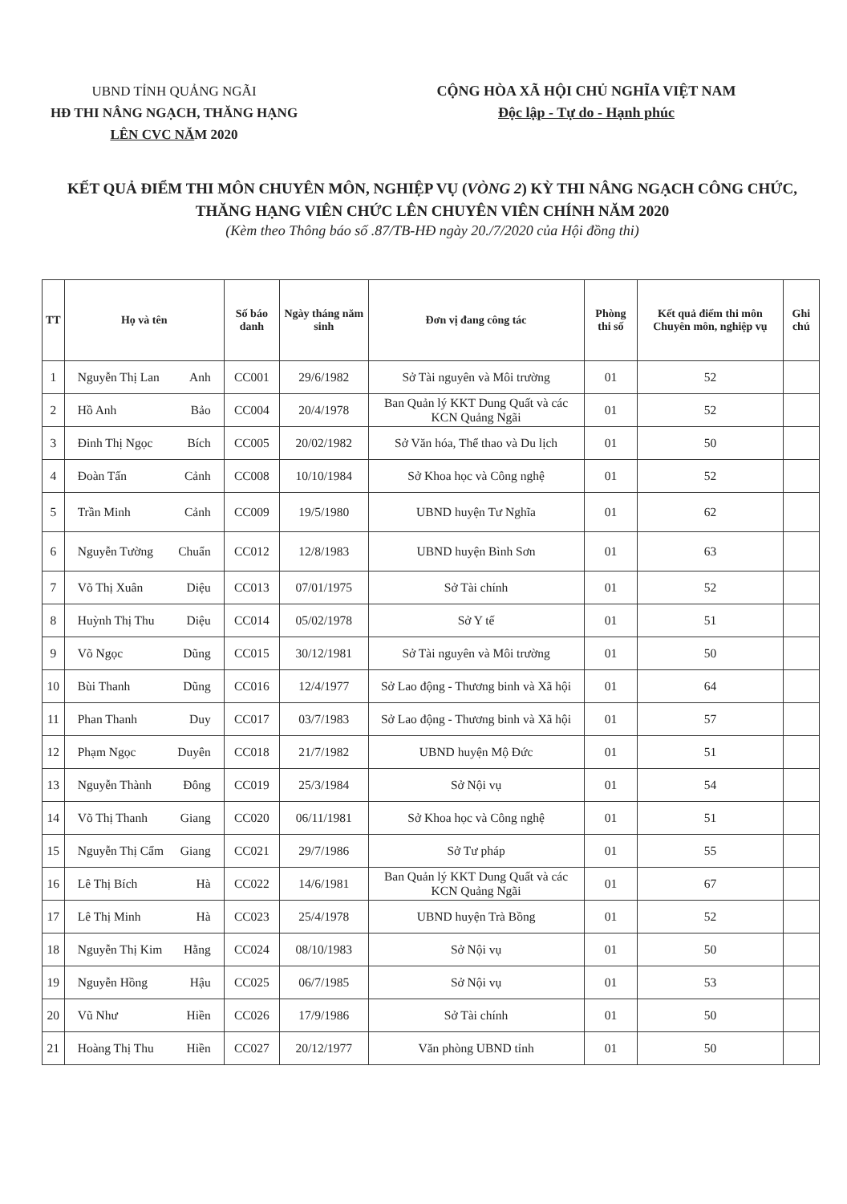UBND TỈNH QUẢNG NGÃI
HĐ THI NÂNG NGẠCH, THĂNG HẠNG LÊN CVC NĂM 2020
CỘNG HÒA XÃ HỘI CHỦ NGHĨA VIỆT NAM
Độc lập - Tự do - Hạnh phúc
KẾT QUẢ ĐIỂM THI MÔN CHUYÊN MÔN, NGHIỆP VỤ (VÒNG 2) KỲ THI NÂNG NGẠCH CÔNG CHỨC, THĂNG HẠNG VIÊN CHỨC LÊN CHUYÊN VIÊN CHÍNH NĂM 2020
(Kèm theo Thông báo số .87/TB-HĐ ngày 20./7/2020 của Hội đồng thi)
| TT | Họ và tên | Số báo danh | Ngày tháng năm sinh | Đơn vị đang công tác | Phòng thi số | Kết quả điểm thi môn Chuyên môn, nghiệp vụ | Ghi chú |
| --- | --- | --- | --- | --- | --- | --- | --- |
| 1 | Nguyễn Thị Lan Anh | CC001 | 29/6/1982 | Sở Tài nguyên và Môi trường | 01 | 52 | |
| 2 | Hồ Anh Bảo | CC004 | 20/4/1978 | Ban Quản lý KKT Dung Quất và các KCN Quảng Ngãi | 01 | 52 | |
| 3 | Đinh Thị Ngọc Bích | CC005 | 20/02/1982 | Sở Văn hóa, Thể thao và Du lịch | 01 | 50 | |
| 4 | Đoàn Tấn Cảnh | CC008 | 10/10/1984 | Sở Khoa học và Công nghệ | 01 | 52 | |
| 5 | Trần Minh Cảnh | CC009 | 19/5/1980 | UBND huyện Tư Nghĩa | 01 | 62 | |
| 6 | Nguyễn Tường Chuẩn | CC012 | 12/8/1983 | UBND huyện Bình Sơn | 01 | 63 | |
| 7 | Võ Thị Xuân Diệu | CC013 | 07/01/1975 | Sở Tài chính | 01 | 52 | |
| 8 | Huỳnh Thị Thu Diệu | CC014 | 05/02/1978 | Sở Y tế | 01 | 51 | |
| 9 | Võ Ngọc Dũng | CC015 | 30/12/1981 | Sở Tài nguyên và Môi trường | 01 | 50 | |
| 10 | Bùi Thanh Dũng | CC016 | 12/4/1977 | Sở Lao động - Thương binh và Xã hội | 01 | 64 | |
| 11 | Phan Thanh Duy | CC017 | 03/7/1983 | Sở Lao động - Thương binh và Xã hội | 01 | 57 | |
| 12 | Phạm Ngọc Duyên | CC018 | 21/7/1982 | UBND huyện Mộ Đức | 01 | 51 | |
| 13 | Nguyễn Thành Đông | CC019 | 25/3/1984 | Sở Nội vụ | 01 | 54 | |
| 14 | Võ Thị Thanh Giang | CC020 | 06/11/1981 | Sở Khoa học và Công nghệ | 01 | 51 | |
| 15 | Nguyễn Thị Cẩm Giang | CC021 | 29/7/1986 | Sở Tư pháp | 01 | 55 | |
| 16 | Lê Thị Bích Hà | CC022 | 14/6/1981 | Ban Quản lý KKT Dung Quất và các KCN Quảng Ngãi | 01 | 67 | |
| 17 | Lê Thị Minh Hà | CC023 | 25/4/1978 | UBND huyện Trà Bồng | 01 | 52 | |
| 18 | Nguyễn Thị Kim Hằng | CC024 | 08/10/1983 | Sở Nội vụ | 01 | 50 | |
| 19 | Nguyễn Hồng Hậu | CC025 | 06/7/1985 | Sở Nội vụ | 01 | 53 | |
| 20 | Vũ Như Hiền | CC026 | 17/9/1986 | Sở Tài chính | 01 | 50 | |
| 21 | Hoàng Thị Thu Hiền | CC027 | 20/12/1977 | Văn phòng UBND tỉnh | 01 | 50 | |